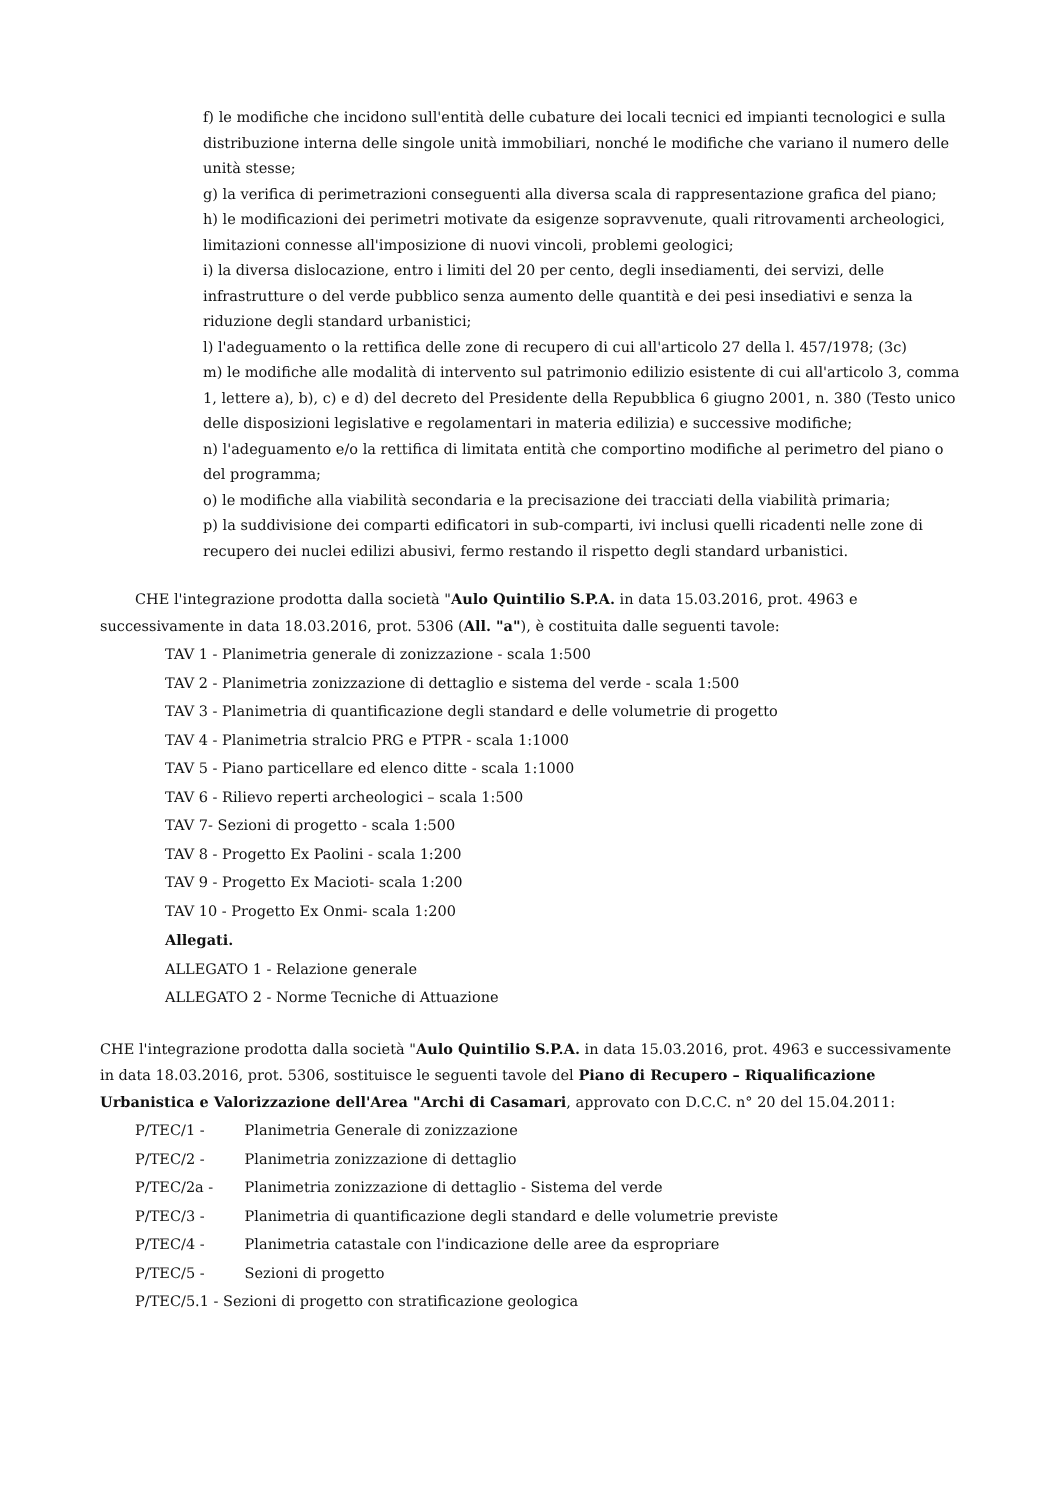f) le modifiche che incidono sull'entità delle cubature dei locali tecnici ed impianti tecnologici e sulla distribuzione interna delle singole unità immobiliari, nonché le modifiche che variano il numero delle unità stesse;
g) la verifica di perimetrazioni conseguenti alla diversa scala di rappresentazione grafica del piano;
h) le modificazioni dei perimetri motivate da esigenze sopravvenute, quali ritrovamenti archeologici, limitazioni connesse all'imposizione di nuovi vincoli, problemi geologici;
i) la diversa dislocazione, entro i limiti del 20 per cento, degli insediamenti, dei servizi, delle infrastrutture o del verde pubblico senza aumento delle quantità e dei pesi insediativi e senza la riduzione degli standard urbanistici;
l) l'adeguamento o la rettifica delle zone di recupero di cui all'articolo 27 della l. 457/1978; (3c)
m) le modifiche alle modalità di intervento sul patrimonio edilizio esistente di cui all'articolo 3, comma 1, lettere a), b), c) e d) del decreto del Presidente della Repubblica 6 giugno 2001, n. 380 (Testo unico delle disposizioni legislative e regolamentari in materia edilizia) e successive modifiche;
n) l'adeguamento e/o la rettifica di limitata entità che comportino modifiche al perimetro del piano o del programma;
o) le modifiche alla viabilità secondaria e la precisazione dei tracciati della viabilità primaria;
p) la suddivisione dei comparti edificatori in sub-comparti, ivi inclusi quelli ricadenti nelle zone di recupero dei nuclei edilizi abusivi, fermo restando il rispetto degli standard urbanistici.
CHE l'integrazione prodotta dalla società "Aulo Quintilio S.P.A. in data 15.03.2016, prot. 4963 e successivamente in data 18.03.2016, prot. 5306 (All. "a"), è costituita dalle seguenti tavole:
TAV 1 - Planimetria generale di zonizzazione - scala 1:500
TAV 2 - Planimetria zonizzazione di dettaglio e sistema del verde - scala 1:500
TAV 3 - Planimetria di quantificazione degli standard e delle volumetrie di progetto
TAV 4 - Planimetria stralcio PRG e PTPR - scala 1:1000
TAV 5 - Piano particellare ed elenco ditte - scala 1:1000
TAV 6 - Rilievo reperti archeologici – scala 1:500
TAV 7- Sezioni di progetto - scala 1:500
TAV 8 - Progetto Ex Paolini - scala 1:200
TAV 9 - Progetto Ex Macioti- scala 1:200
TAV 10 - Progetto Ex Onmi- scala 1:200
Allegati.
ALLEGATO 1 - Relazione generale
ALLEGATO 2 - Norme Tecniche di Attuazione
CHE l'integrazione prodotta dalla società "Aulo Quintilio S.P.A. in data 15.03.2016, prot. 4963 e successivamente in data 18.03.2016, prot. 5306, sostituisce le seguenti tavole del Piano di Recupero – Riqualificazione Urbanistica e Valorizzazione dell'Area "Archi di Casamari, approvato con D.C.C. n° 20 del 15.04.2011:
P/TEC/1 - Planimetria Generale di zonizzazione
P/TEC/2 - Planimetria zonizzazione di dettaglio
P/TEC/2a - Planimetria zonizzazione di dettaglio - Sistema del verde
P/TEC/3 - Planimetria di quantificazione degli standard e delle volumetrie previste
P/TEC/4 - Planimetria catastale con l'indicazione delle aree da espropriare
P/TEC/5 - Sezioni di progetto
P/TEC/5.1 - Sezioni di progetto con stratificazione geologica